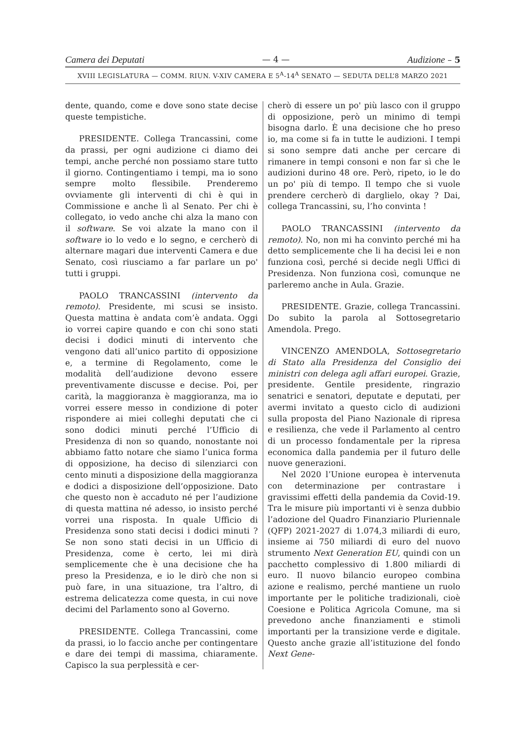Camera dei Deputati — 4 — Audizione – 5
XVIII LEGISLATURA — COMM. RIUN. V-XIV CAMERA E 5<sup>A</sup>-14<sup>A</sup> SENATO — SEDUTA DELL’8 MARZO 2021
dente, quando, come e dove sono state decise queste tempistiche.
PRESIDENTE. Collega Trancassini, come da prassi, per ogni audizione ci diamo dei tempi, anche perché non possiamo stare tutto il giorno. Contingentiamo i tempi, ma io sono sempre molto flessibile. Prenderemo ovviamente gli interventi di chi è qui in Commissione e anche lì al Senato. Per chi è collegato, io vedo anche chi alza la mano con il software. Se voi alzate la mano con il software io lo vedo e lo segno, e cercherò di alternare magari due interventi Camera e due Senato, così riusciamo a far parlare un po' tutti i gruppi.
PAOLO TRANCASSINI (intervento da remoto). Presidente, mi scusi se insisto. Questa mattina è andata com’è andata. Oggi io vorrei capire quando e con chi sono stati decisi i dodici minuti di intervento che vengono dati all’unico partito di opposizione e, a termine di Regolamento, come le modalità dell’audizione devono essere preventivamente discusse e decise. Poi, per carità, la maggioranza è maggioranza, ma io vorrei essere messo in condizione di poter rispondere ai miei colleghi deputati che ci sono dodici minuti perché l’Ufficio di Presidenza di non so quando, nonostante noi abbiamo fatto notare che siamo l’unica forma di opposizione, ha deciso di silenziarci con cento minuti a disposizione della maggioranza e dodici a disposizione dell’opposizione. Dato che questo non è accaduto né per l’audizione di questa mattina né adesso, io insisto perché vorrei una risposta. In quale Ufficio di Presidenza sono stati decisi i dodici minuti ? Se non sono stati decisi in un Ufficio di Presidenza, come è certo, lei mi dirà semplicemente che è una decisione che ha preso la Presidenza, e io le dirò che non si può fare, in una situazione, tra l’altro, di estrema delicatezza come questa, in cui nove decimi del Parlamento sono al Governo.
PRESIDENTE. Collega Trancassini, come da prassi, io lo faccio anche per contingentare e dare dei tempi di massima, chiaramente. Capisco la sua perplessità e cer-
cherò di essere un po' più lasco con il gruppo di opposizione, però un minimo di tempi bisogna darlo. È una decisione che ho preso io, ma come si fa in tutte le audizioni. I tempi si sono sempre dati anche per cercare di rimanere in tempi consoni e non far sì che le audizioni durino 48 ore. Però, ripeto, io le do un po' più di tempo. Il tempo che si vuole prendere cercherò di darglielo, okay ? Dai, collega Trancassini, su, l’ho convinta !
PAOLO TRANCASSINI (intervento da remoto). No, non mi ha convinto perché mi ha detto semplicemente che li ha decisi lei e non funziona così, perché si decide negli Uffici di Presidenza. Non funziona così, comunque ne parleremo anche in Aula. Grazie.
PRESIDENTE. Grazie, collega Trancassini. Do subito la parola al Sottosegretario Amendola. Prego.
VINCENZO AMENDOLA, Sottosegretario di Stato alla Presidenza del Consiglio dei ministri con delega agli affari europei. Grazie, presidente. Gentile presidente, ringrazio senatrici e senatori, deputate e deputati, per avermi invitato a questo ciclo di audizioni sulla proposta del Piano Nazionale di ripresa e resilienza, che vede il Parlamento al centro di un processo fondamentale per la ripresa economica dalla pandemia per il futuro delle nuove generazioni.
Nel 2020 l’Unione europea è intervenuta con determinazione per contrastare i gravissimi effetti della pandemia da Covid-19. Tra le misure più importanti vi è senza dubbio l’adozione del Quadro Finanziario Pluriennale (QFP) 2021-2027 di 1.074,3 miliardi di euro, insieme ai 750 miliardi di euro del nuovo strumento Next Generation EU, quindi con un pacchetto complessivo di 1.800 miliardi di euro. Il nuovo bilancio europeo combina azione e realismo, perché mantiene un ruolo importante per le politiche tradizionali, cioè Coesione e Politica Agricola Comune, ma si prevedono anche finanziamenti e stimoli importanti per la transizione verde e digitale. Questo anche grazie all’istituzione del fondo Next Gene-